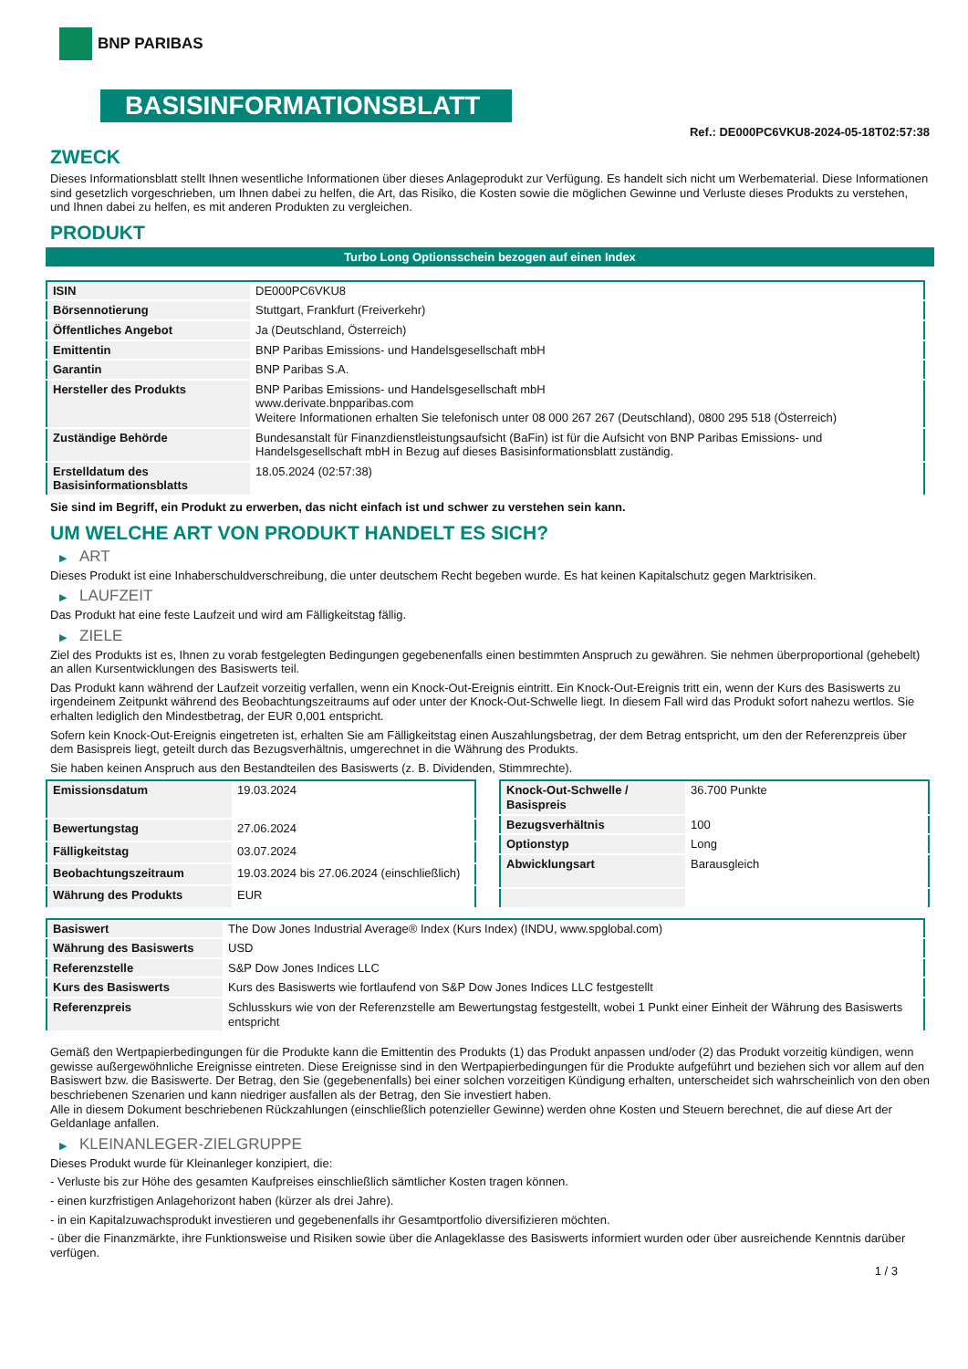BNP PARIBAS
BASISINFORMATIONSBLATT
Ref.: DE000PC6VKU8-2024-05-18T02:57:38
ZWECK
Dieses Informationsblatt stellt Ihnen wesentliche Informationen über dieses Anlageprodukt zur Verfügung. Es handelt sich nicht um Werbematerial. Diese Informationen sind gesetzlich vorgeschrieben, um Ihnen dabei zu helfen, die Art, das Risiko, die Kosten sowie die möglichen Gewinne und Verluste dieses Produkts zu verstehen, und Ihnen dabei zu helfen, es mit anderen Produkten zu vergleichen.
PRODUKT
Turbo Long Optionsschein bezogen auf einen Index
| ISIN | DE000PC6VKU8 |
| Börsennotierung | Stuttgart, Frankfurt (Freiverkehr) |
| Öffentliches Angebot | Ja (Deutschland, Österreich) |
| Emittentin | BNP Paribas Emissions- und Handelsgesellschaft mbH |
| Garantin | BNP Paribas S.A. |
| Hersteller des Produkts | BNP Paribas Emissions- und Handelsgesellschaft mbH www.derivate.bnpparibas.com Weitere Informationen erhalten Sie telefonisch unter 08 000 267 267 (Deutschland), 0800 295 518 (Österreich) |
| Zuständige Behörde | Bundesanstalt für Finanzdienstleistungsaufsicht (BaFin) ist für die Aufsicht von BNP Paribas Emissions- und Handelsgesellschaft mbH in Bezug auf dieses Basisinformationsblatt zuständig. |
| Erstelldatum des Basisinformationsblatts | 18.05.2024 (02:57:38) |
Sie sind im Begriff, ein Produkt zu erwerben, das nicht einfach ist und schwer zu verstehen sein kann.
UM WELCHE ART VON PRODUKT HANDELT ES SICH?
▶ ART
Dieses Produkt ist eine Inhaberschuldverschreibung, die unter deutschem Recht begeben wurde. Es hat keinen Kapitalschutz gegen Marktrisiken.
▶ LAUFZEIT
Das Produkt hat eine feste Laufzeit und wird am Fälligkeitstag fällig.
▶ ZIELE
Ziel des Produkts ist es, Ihnen zu vorab festgelegten Bedingungen gegebenenfalls einen bestimmten Anspruch zu gewähren. Sie nehmen überproportional (gehebelt) an allen Kursentwicklungen des Basiswerts teil.
Das Produkt kann während der Laufzeit vorzeitig verfallen, wenn ein Knock-Out-Ereignis eintritt. Ein Knock-Out-Ereignis tritt ein, wenn der Kurs des Basiswerts zu irgendeinem Zeitpunkt während des Beobachtungszeitraums auf oder unter der Knock-Out-Schwelle liegt. In diesem Fall wird das Produkt sofort nahezu wertlos. Sie erhalten lediglich den Mindestbetrag, der EUR 0,001 entspricht.
Sofern kein Knock-Out-Ereignis eingetreten ist, erhalten Sie am Fälligkeitstag einen Auszahlungsbetrag, der dem Betrag entspricht, um den der Referenzpreis über dem Basispreis liegt, geteilt durch das Bezugsverhältnis, umgerechnet in die Währung des Produkts.
Sie haben keinen Anspruch aus den Bestandteilen des Basiswerts (z. B. Dividenden, Stimmrechte).
| Emissionsdatum | 19.03.2024 |
| Bewertungstag | 27.06.2024 |
| Fälligkeitstag | 03.07.2024 |
| Beobachtungszeitraum | 19.03.2024 bis 27.06.2024 (einschließlich) |
| Währung des Produkts | EUR |
| Knock-Out-Schwelle / Basispreis | 36.700 Punkte |
| Bezugsverhältnis | 100 |
| Optionstyp | Long |
| Abwicklungsart | Barausgleich |
| Basiswert | The Dow Jones Industrial Average® Index (Kurs Index) (INDU, www.spglobal.com) |
| Währung des Basiswerts | USD |
| Referenzstelle | S&P Dow Jones Indices LLC |
| Kurs des Basiswerts | Kurs des Basiswerts wie fortlaufend von S&P Dow Jones Indices LLC festgestellt |
| Referenzpreis | Schlusskurs wie von der Referenzstelle am Bewertungstag festgestellt, wobei 1 Punkt einer Einheit der Währung des Basiswerts entspricht |
Gemäß den Wertpapierbedingungen für die Produkte kann die Emittentin des Produkts (1) das Produkt anpassen und/oder (2) das Produkt vorzeitig kündigen, wenn gewisse außergewöhnliche Ereignisse eintreten. Diese Ereignisse sind in den Wertpapierbedingungen für die Produkte aufgeführt und beziehen sich vor allem auf den Basiswert bzw. die Basiswerte. Der Betrag, den Sie (gegebenenfalls) bei einer solchen vorzeitigen Kündigung erhalten, unterscheidet sich wahrscheinlich von den oben beschriebenen Szenarien und kann niedriger ausfallen als der Betrag, den Sie investiert haben.
Alle in diesem Dokument beschriebenen Rückzahlungen (einschließlich potenzieller Gewinne) werden ohne Kosten und Steuern berechnet, die auf diese Art der Geldanlage anfallen.
▶ KLEINANLEGER-ZIELGRUPPE
Dieses Produkt wurde für Kleinanleger konzipiert, die:
- Verluste bis zur Höhe des gesamten Kaufpreises einschließlich sämtlicher Kosten tragen können.
- einen kurzfristigen Anlagehorizont haben (kürzer als drei Jahre).
- in ein Kapitalzuwachsprodukt investieren und gegebenenfalls ihr Gesamtportfolio diversifizieren möchten.
- über die Finanzmärkte, ihre Funktionsweise und Risiken sowie über die Anlageklasse des Basiswerts informiert wurden oder über ausreichende Kenntnis darüber verfügen.
1 / 3